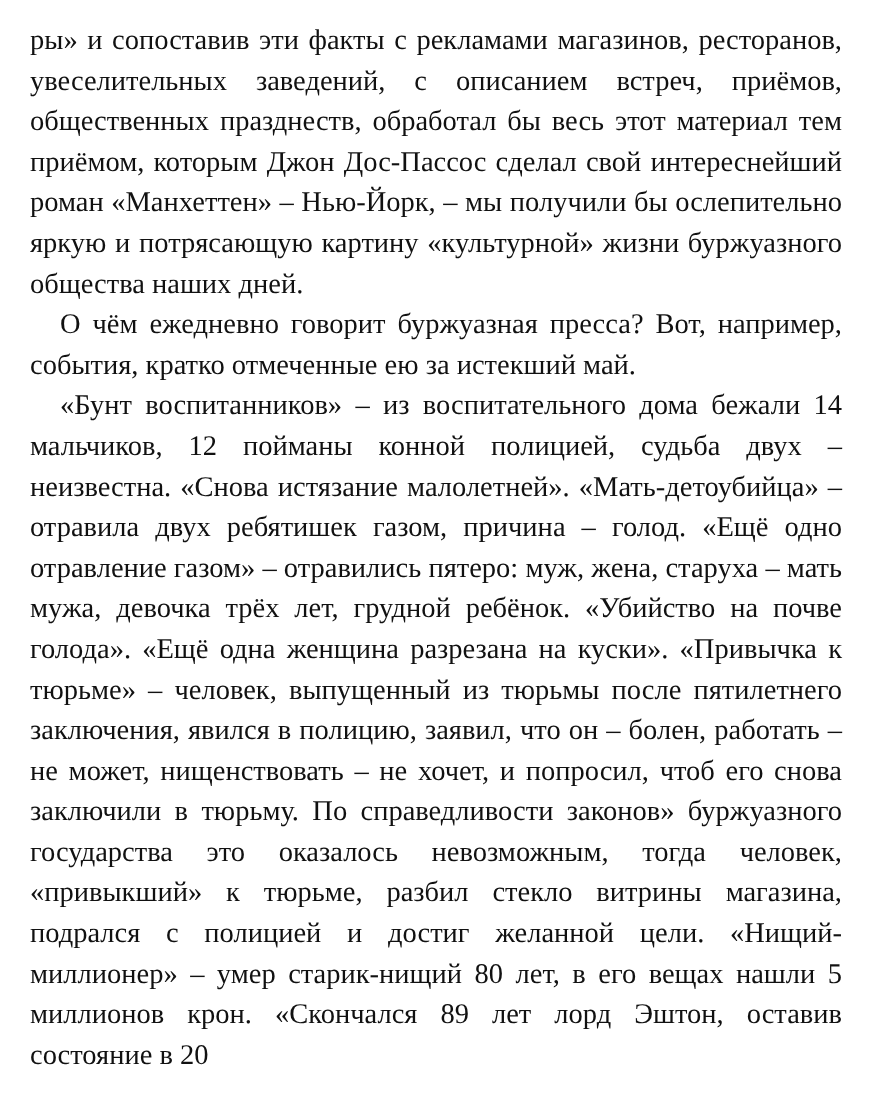ры» и сопоставив эти факты с рекламами магазинов, ресторанов, увеселительных заведений, с описанием встреч, приёмов, общественных празднеств, обработал бы весь этот материал тем приёмом, которым Джон Дос-Пассос сделал свой интереснейший роман «Манхеттен» – Нью-Йорк, – мы получили бы ослепительно яркую и потрясающую картину «культурной» жизни буржуазного общества наших дней.
О чём ежедневно говорит буржуазная пресса? Вот, например, события, кратко отмеченные ею за истекший май.
«Бунт воспитанников» – из воспитательного дома бежали 14 мальчиков, 12 пойманы конной полицией, судьба двух – неизвестна. «Снова истязание малолетней». «Мать-детоубийца» – отравила двух ребятишек газом, причина – голод. «Ещё одно отравление газом» – отравились пятеро: муж, жена, старуха – мать мужа, девочка трёх лет, грудной ребёнок. «Убийство на почве голода». «Ещё одна женщина разрезана на куски». «Привычка к тюрьме» – человек, выпущенный из тюрьмы после пятилетнего заключения, явился в полицию, заявил, что он – болен, работать – не может, нищенствовать – не хочет, и попросил, чтоб его снова заключили в тюрьму. По справедливости законов» буржуазного государства это оказалось невозможным, тогда человек, «привыкший» к тюрьме, разбил стекло витрины магазина, подрался с полицией и достиг желанной цели. «Нищий-миллионер» – умер старик-нищий 80 лет, в его вещах нашли 5 миллионов крон. «Скончался 89 лет лорд Эштон, оставив состояние в 20